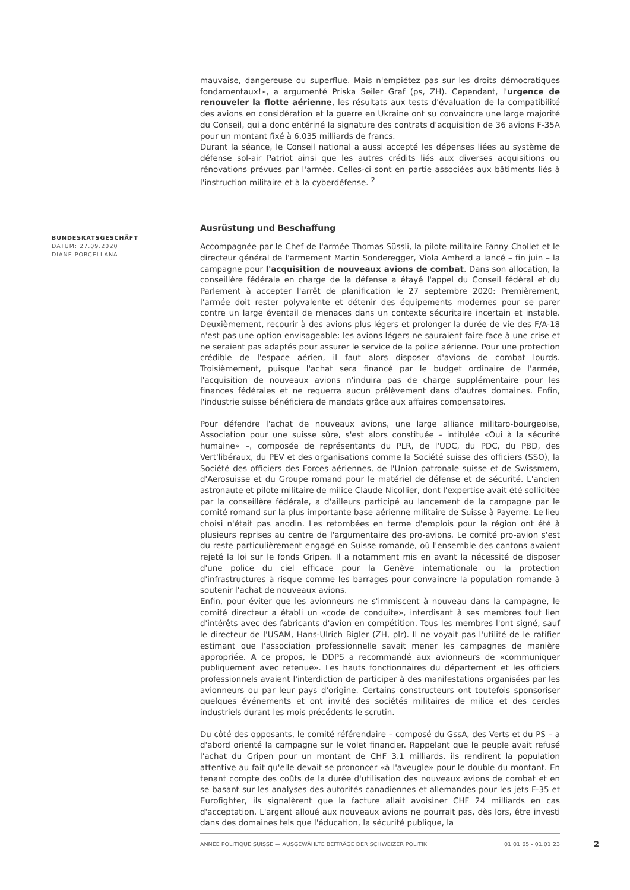mauvaise, dangereuse ou superflue. Mais n'empiétez pas sur les droits démocratiques fondamentaux!», a argumenté Priska Seiler Graf (ps, ZH). Cependant, l'urgence de renouveler la flotte aérienne, les résultats aux tests d'évaluation de la compatibilité des avions en considération et la guerre en Ukraine ont su convaincre une large majorité du Conseil, qui a donc entériné la signature des contrats d'acquisition de 36 avions F-35A pour un montant fixé à 6,035 milliards de francs.
Durant la séance, le Conseil national a aussi accepté les dépenses liées au système de défense sol-air Patriot ainsi que les autres crédits liés aux diverses acquisitions ou rénovations prévues par l'armée. Celles-ci sont en partie associées aux bâtiments liés à l'instruction militaire et à la cyberdéfense. <sup>2</sup>
Ausrüstung und Beschaffung
Accompagnée par le Chef de l'armée Thomas Süssli, la pilote militaire Fanny Chollet et le directeur général de l'armement Martin Sonderegger, Viola Amherd a lancé – fin juin – la campagne pour l'acquisition de nouveaux avions de combat. Dans son allocation, la conseillère fédérale en charge de la défense a étayé l'appel du Conseil fédéral et du Parlement à accepter l'arrêt de planification le 27 septembre 2020: Premièrement, l'armée doit rester polyvalente et détenir des équipements modernes pour se parer contre un large éventail de menaces dans un contexte sécuritaire incertain et instable. Deuxièmement, recourir à des avions plus légers et prolonger la durée de vie des F/A-18 n'est pas une option envisageable: les avions légers ne sauraient faire face à une crise et ne seraient pas adaptés pour assurer le service de la police aérienne. Pour une protection crédible de l'espace aérien, il faut alors disposer d'avions de combat lourds. Troisièmement, puisque l'achat sera financé par le budget ordinaire de l'armée, l'acquisition de nouveaux avions n'induira pas de charge supplémentaire pour les finances fédérales et ne requerra aucun prélèvement dans d'autres domaines. Enfin, l'industrie suisse bénéficiera de mandats grâce aux affaires compensatoires.
Pour défendre l'achat de nouveaux avions, une large alliance militaro-bourgeoise, Association pour une suisse sûre, s'est alors constituée – intitulée «Oui à la sécurité humaine» –, composée de représentants du PLR, de l'UDC, du PDC, du PBD, des Vert'libéraux, du PEV et des organisations comme la Société suisse des officiers (SSO), la Société des officiers des Forces aériennes, de l'Union patronale suisse et de Swissmem, d'Aerosuisse et du Groupe romand pour le matériel de défense et de sécurité. L'ancien astronaute et pilote militaire de milice Claude Nicollier, dont l'expertise avait été sollicitée par la conseillère fédérale, a d'ailleurs participé au lancement de la campagne par le comité romand sur la plus importante base aérienne militaire de Suisse à Payerne. Le lieu choisi n'était pas anodin. Les retombées en terme d'emplois pour la région ont été à plusieurs reprises au centre de l'argumentaire des pro-avions. Le comité pro-avion s'est du reste particulièrement engagé en Suisse romande, où l'ensemble des cantons avaient rejeté la loi sur le fonds Gripen. Il a notamment mis en avant la nécessité de disposer d'une police du ciel efficace pour la Genève internationale ou la protection d'infrastructures à risque comme les barrages pour convaincre la population romande à soutenir l'achat de nouveaux avions.
Enfin, pour éviter que les avionneurs ne s'immiscent à nouveau dans la campagne, le comité directeur a établi un «code de conduite», interdisant à ses membres tout lien d'intérêts avec des fabricants d'avion en compétition. Tous les membres l'ont signé, sauf le directeur de l'USAM, Hans-Ulrich Bigler (ZH, plr). Il ne voyait pas l'utilité de le ratifier estimant que l'association professionnelle savait mener les campagnes de manière appropriée. A ce propos, le DDPS a recommandé aux avionneurs de «communiquer publiquement avec retenue». Les hauts fonctionnaires du département et les officiers professionnels avaient l'interdiction de participer à des manifestations organisées par les avionneurs ou par leur pays d'origine. Certains constructeurs ont toutefois sponsoriser quelques événements et ont invité des sociétés militaires de milice et des cercles industriels durant les mois précédents le scrutin.
Du côté des opposants, le comité référendaire – composé du GssA, des Verts et du PS – a d'abord orienté la campagne sur le volet financier. Rappelant que le peuple avait refusé l'achat du Gripen pour un montant de CHF 3.1 milliards, ils rendirent la population attentive au fait qu'elle devait se prononcer «à l'aveugle» pour le double du montant. En tenant compte des coûts de la durée d'utilisation des nouveaux avions de combat et en se basant sur les analyses des autorités canadiennes et allemandes pour les jets F-35 et Eurofighter, ils signalèrent que la facture allait avoisiner CHF 24 milliards en cas d'acceptation. L'argent alloué aux nouveaux avions ne pourrait pas, dès lors, être investi dans des domaines tels que l'éducation, la sécurité publique, la
BUNDESRATSGESCHÄFT
DATUM: 27.09.2020
DIANE PORCELLANA
ANNÉE POLITIQUE SUISSE — AUSGEWÄHLTE BEITRÄGE DER SCHWEIZER POLITIK 01.01.65 - 01.01.23
2